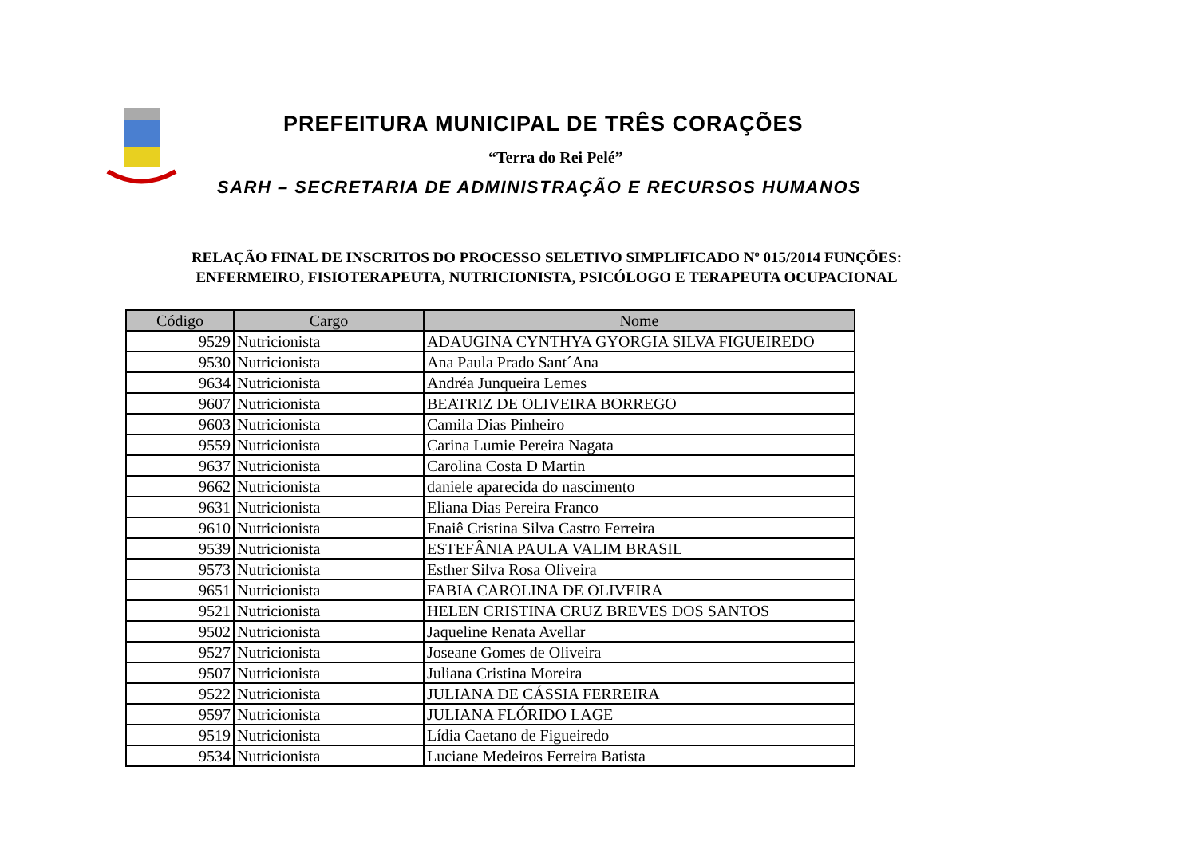PREFEITURA MUNICIPAL DE TRÊS CORAÇÕES
“Terra do Rei Pelé”
SARH – SECRETARIA DE ADMINISTRAÇÃO E RECURSOS HUMANOS
RELAÇÃO FINAL DE INSCRITOS DO PROCESSO SELETIVO SIMPLIFICADO Nº 015/2014 FUNÇÕES:
ENFERMEIRO, FISIOTERAPEUTA, NUTRICIONISTA, PSICÓLOGO E TERAPEUTA OCUPACIONAL
| Código | Cargo | Nome |
| --- | --- | --- |
| 9529 | Nutricionista | ADAUGINA CYNTHYA GYORGIA SILVA FIGUEIREDO |
| 9530 | Nutricionista | Ana Paula Prado Sant´Ana |
| 9634 | Nutricionista | Andréa Junqueira Lemes |
| 9607 | Nutricionista | BEATRIZ DE OLIVEIRA BORREGO |
| 9603 | Nutricionista | Camila Dias Pinheiro |
| 9559 | Nutricionista | Carina Lumie Pereira Nagata |
| 9637 | Nutricionista | Carolina Costa D Martin |
| 9662 | Nutricionista | daniele aparecida do nascimento |
| 9631 | Nutricionista | Eliana Dias Pereira Franco |
| 9610 | Nutricionista | Enaiê Cristina Silva Castro Ferreira |
| 9539 | Nutricionista | ESTEFÂNIA PAULA VALIM BRASIL |
| 9573 | Nutricionista | Esther Silva Rosa Oliveira |
| 9651 | Nutricionista | FABIA CAROLINA DE OLIVEIRA |
| 9521 | Nutricionista | HELEN CRISTINA CRUZ BREVES DOS SANTOS |
| 9502 | Nutricionista | Jaqueline Renata Avellar |
| 9527 | Nutricionista | Joseane Gomes de Oliveira |
| 9507 | Nutricionista | Juliana Cristina Moreira |
| 9522 | Nutricionista | JULIANA DE CÁSSIA FERREIRA |
| 9597 | Nutricionista | JULIANA FLÓRIDO LAGE |
| 9519 | Nutricionista | Lídia Caetano de Figueiredo |
| 9534 | Nutricionista | Luciane Medeiros Ferreira Batista |